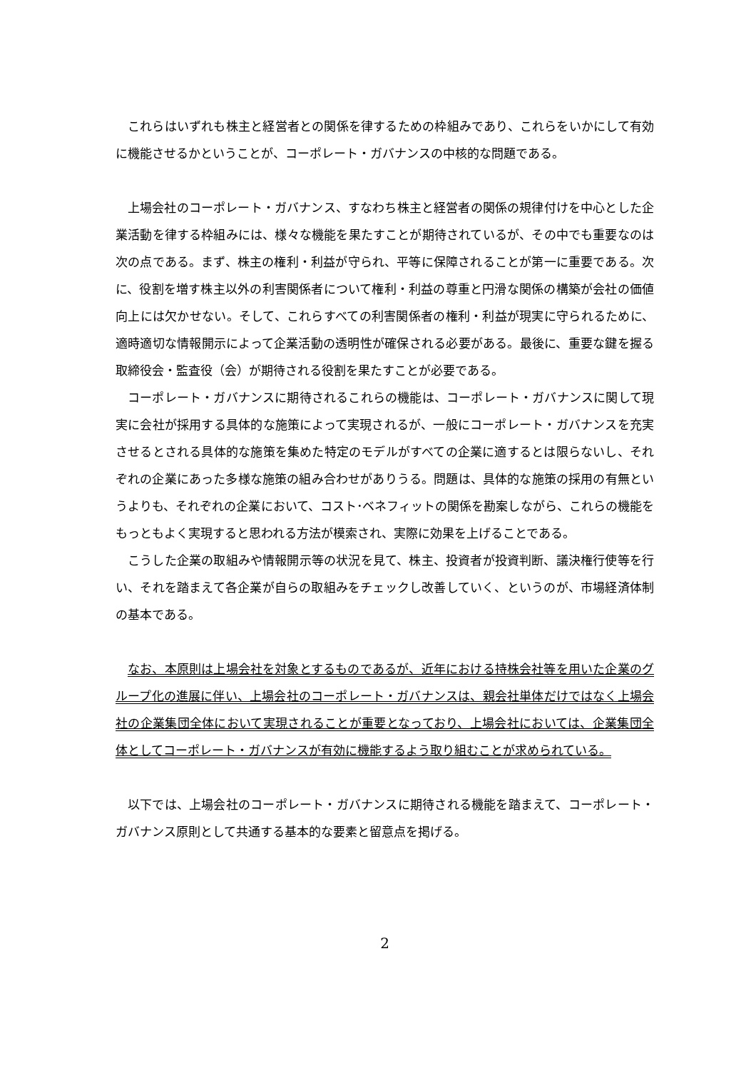これらはいずれも株主と経営者との関係を律するための枠組みであり、これらをいかにして有効に機能させるかということが、コーポレート・ガバナンスの中核的な問題である。
上場会社のコーポレート・ガバナンス、すなわち株主と経営者の関係の規律付けを中心とした企業活動を律する枠組みには、様々な機能を果たすことが期待されているが、その中でも重要なのは次の点である。まず、株主の権利・利益が守られ、平等に保障されることが第一に重要である。次に、役割を増す株主以外の利害関係者について権利・利益の尊重と円滑な関係の構築が会社の価値向上には欠かせない。そして、これらすべての利害関係者の権利・利益が現実に守られるために、適時適切な情報開示によって企業活動の透明性が確保される必要がある。最後に、重要な鍵を握る取締役会・監査役（会）が期待される役割を果たすことが必要である。
コーポレート・ガバナンスに期待されるこれらの機能は、コーポレート・ガバナンスに関して現実に会社が採用する具体的な施策によって実現されるが、一般にコーポレート・ガバナンスを充実させるとされる具体的な施策を集めた特定のモデルがすべての企業に適するとは限らないし、それぞれの企業にあった多様な施策の組み合わせがありうる。問題は、具体的な施策の採用の有無というよりも、それぞれの企業において、コスト･ベネフィットの関係を勘案しながら、これらの機能をもっともよく実現すると思われる方法が模索され、実際に効果を上げることである。
こうした企業の取組みや情報開示等の状況を見て、株主、投資者が投資判断、議決権行使等を行い、それを踏まえて各企業が自らの取組みをチェックし改善していく、というのが、市場経済体制の基本である。
なお、本原則は上場会社を対象とするものであるが、近年における持株会社等を用いた企業のグループ化の進展に伴い、上場会社のコーポレート・ガバナンスは、親会社単体だけではなく上場会社の企業集団全体において実現されることが重要となっており、上場会社においては、企業集団全体としてコーポレート・ガバナンスが有効に機能するよう取り組むことが求められている。
以下では、上場会社のコーポレート・ガバナンスに期待される機能を踏まえて、コーポレート・ガバナンス原則として共通する基本的な要素と留意点を掲げる。
2